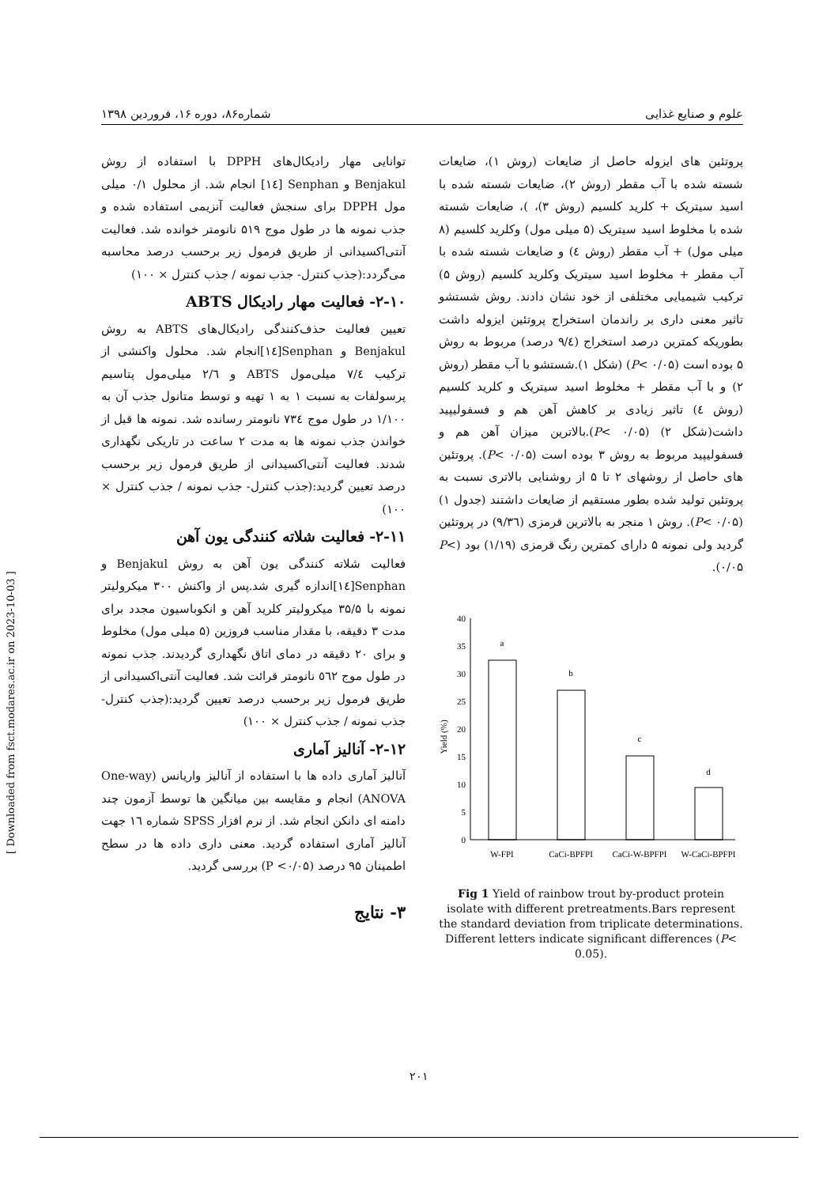علوم و صنایع غذایی شماره۸۶، دوره ۱۶، فروردین ۱۳۹۸
توانایی مهار رادیکال‌های DPPH با استفاده از روش Benjakul و Senphan [۱٤] انجام شد. از محلول ۰/۱ میلی مول DPPH برای سنجش فعالیت آنزیمی استفاده شده و جذب نمونه ها در طول موج ۵۱۹ نانومتر خوانده شد. فعالیت آنتی‌اکسیدانی از طریق فرمول زیر برحسب درصد محاسبه می‌گردد:(جذب کنترل- جذب نمونه / جذب کنترل × ۱۰۰)
۲-۱۰- فعالیت مهار رادیکال ABTS
تعیین فعالیت حذف‌کنندگی رادیکال‌های ABTS به روش Benjakul و Senphan[۱٤]انجام شد. محلول واکنشی از ترکیب ۷/٤ میلی‌مول ABTS و ۲/٦ میلی‌مول پتاسیم پرسولفات به نسبت ۱ به ۱ تهیه و توسط متانول جذب آن به ۱/۱۰۰ در طول موج ۷۳٤ نانومتر رسانده شد. نمونه ها قبل از خواندن جذب نمونه ها به مدت ۲ ساعت در تاریکی نگهداری شدند. فعالیت آنتی‌اکسیدانی از طریق فرمول زیر برحسب درصد تعیین گردید:(جذب کنترل- جذب نمونه / جذب کنترل × ۱۰۰)
۲-۱۱- فعالیت شلاته کنندگی یون آهن
فعالیت شلاته کنندگی یون آهن به روش Benjakul و Senphan[۱٤]اندازه گیری شد.پس از واکنش ۳۰۰ میکرولیتر نمونه با ۳۵/۵ میکرولیتر کلرید آهن و انکوباسیون مجدد برای مدت ۳ دقیقه، با مقدار مناسب فروزین (۵ میلی مول) مخلوط و برای ۲۰ دقیقه در دمای اتاق نگهداری گردیدند. جذب نمونه در طول موج ٥٦۲ نانومتر قرائت شد. فعالیت آنتی‌اکسیدانی از طریق فرمول زیر برحسب درصد تعیین گردید:(جذب کنترل- جذب نمونه / جذب کنترل × ۱۰۰)
۲-۱۲- آنالیز آماری
آنالیز آماری داده ها با استفاده از آنالیز واریانس (One-way ANOVA) انجام و مقایسه بین میانگین ها توسط آزمون چند دامنه ای دانکن انجام شد. از نرم افزار SPSS شماره ۱٦ جهت آنالیز آماری استفاده گردید. معنی داری داده ها در سطح اطمینان ۹۵ درصد (P <۰/۰۵) بررسی گردید.
۳- نتایج
پروتئین های ایزوله حاصل از ضایعات (روش ۱)، ضایعات شسته شده با آب مقطر (روش ۲)، ضایعات شسته شده با اسید سیتریک + کلرید کلسیم (روش ۳)، )، ضایعات شسته شده با مخلوط اسید سیتریک (۵ میلی مول) وکلرید کلسیم (۸ میلی مول) + آب مقطر (روش ٤) و ضایعات شسته شده با آب مقطر + مخلوط اسید سیتریک وکلرید کلسیم (روش ۵) ترکیب شیمیایی مختلفی از خود نشان دادند. روش شستشو تاثیر معنی داری بر راندمان استخراج پروتئین ایزوله داشت بطوریکه کمترین درصد استخراج (۹/٤ درصد) مربوط به روش ۵ بوده است (P< ۰/۰۵) (شکل ۱).شستشو با آب مقطر (روش ۲) و با آب مقطر + مخلوط اسید سیتریک و کلرید کلسیم (روش ٤) تاثیر زیادی بر کاهش آهن هم و فسفولیپید داشت(شکل ۲) (P< ۰/۰۵).بالاترین میزان آهن هم و فسفولیپید مربوط به روش ۳ بوده است (P< ۰/۰۵). پروتئین های حاصل از روشهای ۲ تا ۵ از روشنایی بالاتری نسبت به پروتئین تولید شده بطور مستقیم از ضایعات داشتند (جدول ۱) (P< ۰/۰۵). روش ۱ منجر به بالاترین قرمزی (۹/۳٦) در پروتئین گردید ولی نمونه ۵ دارای کمترین رنگ قرمزی (۱/۱۹) بود (P< ۰/۰۵).
Yield (%)
0
5
10
15
20
25
30
35
40
a
b
c
d
W-FPI
CaCi-BPFPI
CaCi-W-BPFPI
W-CaCi-BPFPI
Fig 1 Yield of rainbow trout by-product protein isolate with different pretreatments.Bars represent the standard deviation from triplicate determinations. Different letters indicate significant differences (P< 0.05).
[ Downloaded from fsct.modares.ac.ir on 2023-10-03 ]
۲۰۱